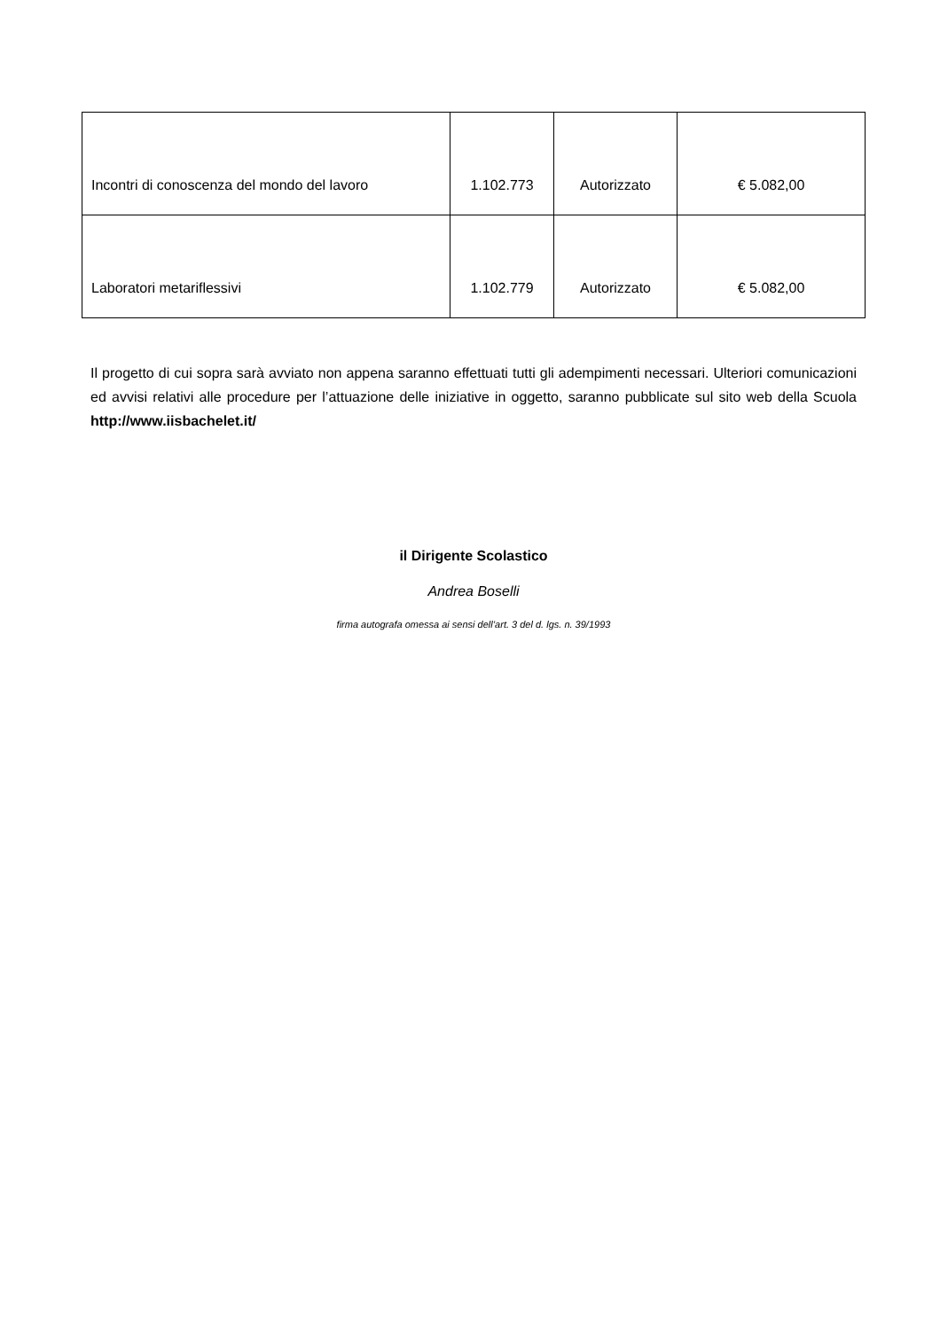| Incontri di conoscenza del mondo del lavoro | 1.102.773 | Autorizzato | € 5.082,00 |
| Laboratori metariflessivi | 1.102.779 | Autorizzato | € 5.082,00 |
Il progetto di cui sopra sarà avviato non appena saranno effettuati tutti gli adempimenti necessari. Ulteriori comunicazioni ed avvisi relativi alle procedure per l’attuazione delle iniziative in oggetto, saranno pubblicate sul sito web della Scuola http://www.iisbachelet.it/
il Dirigente Scolastico
Andrea Boselli
firma autografa omessa ai sensi dell’art. 3 del d. lgs. n. 39/1993